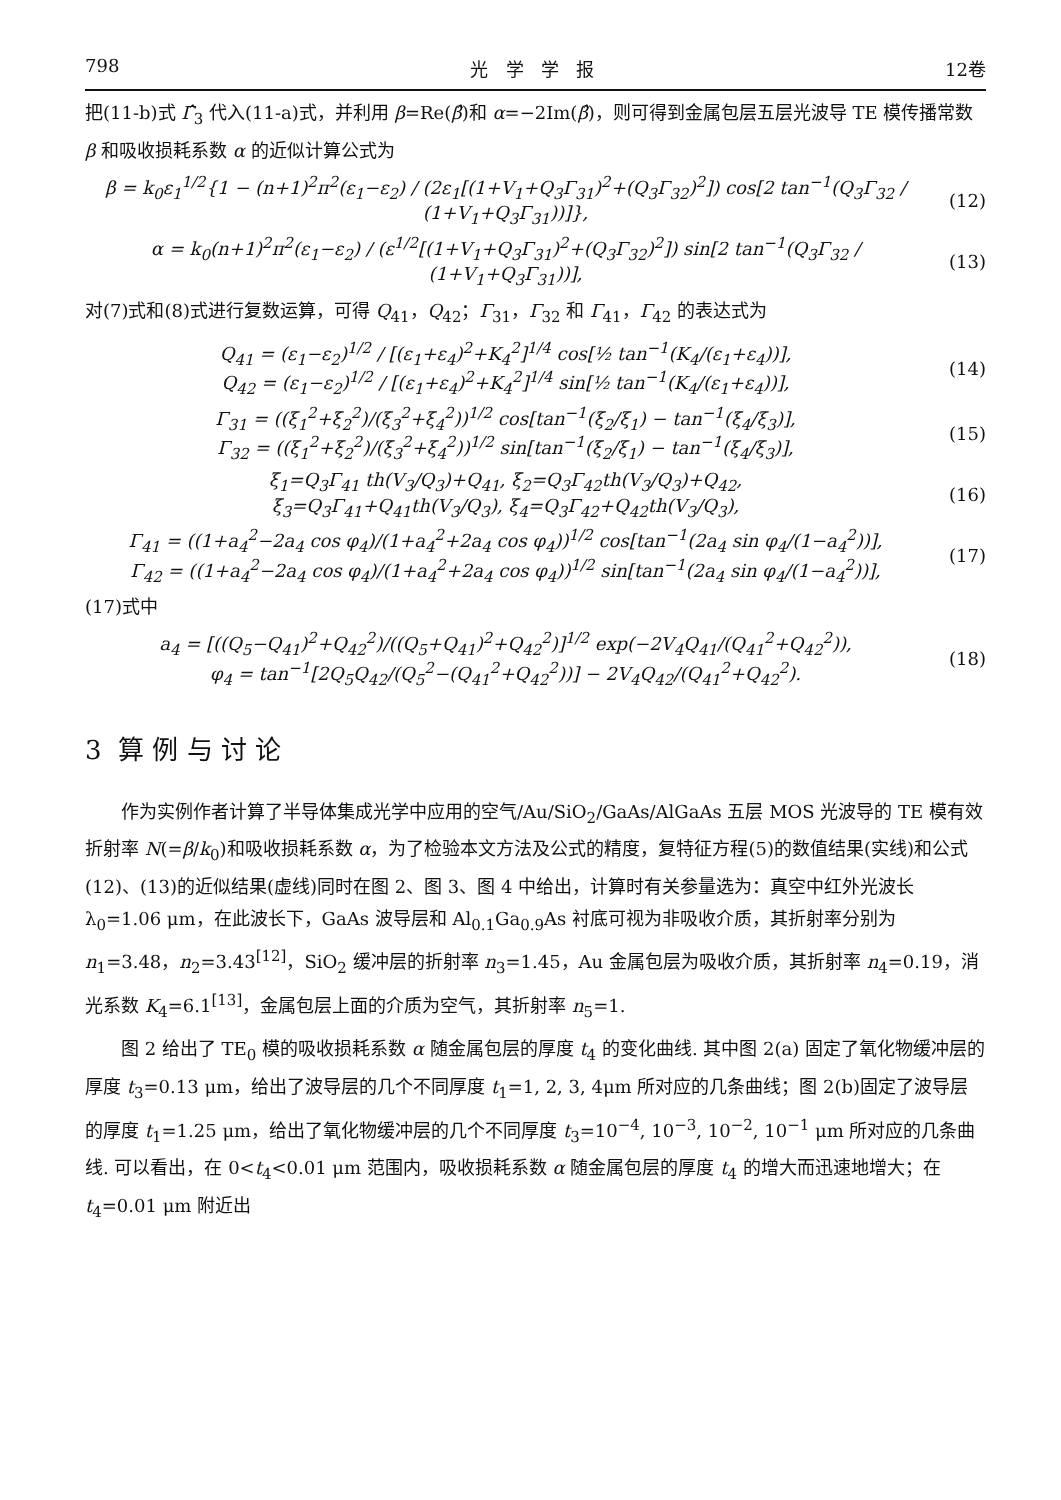798 光 学 学 报 12卷
把(11-b)式 Γ̂<sub>3</sub> 代入(11-a)式，并利用 β=Re(β̂)和 α=−2Im(β̂)，则可得到金属包层五层光波导 TE 模传播常数 β 和吸收损耗系数 α 的近似计算公式为
β = k<sub>0</sub>ε<sub>1</sub><sup>1/2</sup>{1 − (n+1)<sup>2</sup>π<sup>2</sup>(ε<sub>1</sub>−ε<sub>2</sub>) / (2ε<sub>1</sub>[(1+V<sub>1</sub>+Q<sub>3</sub>Γ<sub>31</sub>)<sup>2</sup>+(Q<sub>3</sub>Γ<sub>32</sub>)<sup>2</sup>]) cos[2 tan<sup>−1</sup>(Q<sub>3</sub>Γ<sub>32</sub> / (1+V<sub>1</sub>+Q<sub>3</sub>Γ<sub>31</sub>))]}, (12)
α = k<sub>0</sub>(n+1)<sup>2</sup>π<sup>2</sup>(ε<sub>1</sub>−ε<sub>2</sub>) / (ε<sup>1/2</sup>[(1+V<sub>1</sub>+Q<sub>3</sub>Γ<sub>31</sub>)<sup>2</sup>+(Q<sub>3</sub>Γ<sub>32</sub>)<sup>2</sup>]) sin[2 tan<sup>−1</sup>(Q<sub>3</sub>Γ<sub>32</sub> / (1+V<sub>1</sub>+Q<sub>3</sub>Γ<sub>31</sub>))], (13)
对(7)式和(8)式进行复数运算，可得 Q<sub>41</sub>，Q<sub>42</sub>；Γ<sub>31</sub>，Γ<sub>32</sub> 和 Γ<sub>41</sub>，Γ<sub>42</sub> 的表达式为
Q<sub>41</sub> = (ε<sub>1</sub>−ε<sub>2</sub>)<sup>1/2</sup> / [(ε<sub>1</sub>+ε<sub>4</sub>)<sup>2</sup>+K<sub>4</sub><sup>2</sup>]<sup>1/4</sup> cos[½ tan<sup>−1</sup>(K<sub>4</sub>/(ε<sub>1</sub>+ε<sub>4</sub>))],
Q<sub>42</sub> = (ε<sub>1</sub>−ε<sub>2</sub>)<sup>1/2</sup> / [(ε<sub>1</sub>+ε<sub>4</sub>)<sup>2</sup>+K<sub>4</sub><sup>2</sup>]<sup>1/4</sup> sin[½ tan<sup>−1</sup>(K<sub>4</sub>/(ε<sub>1</sub>+ε<sub>4</sub>))], (14)
Γ<sub>31</sub> = ((ξ<sub>1</sub><sup>2</sup>+ξ<sub>2</sub><sup>2</sup>)/(ξ<sub>3</sub><sup>2</sup>+ξ<sub>4</sub><sup>2</sup>))<sup>1/2</sup> cos[tan<sup>−1</sup>(ξ<sub>2</sub>/ξ<sub>1</sub>) − tan<sup>−1</sup>(ξ<sub>4</sub>/ξ<sub>3</sub>)],
Γ<sub>32</sub> = ((ξ<sub>1</sub><sup>2</sup>+ξ<sub>2</sub><sup>2</sup>)/(ξ<sub>3</sub><sup>2</sup>+ξ<sub>4</sub><sup>2</sup>))<sup>1/2</sup> sin[tan<sup>−1</sup>(ξ<sub>2</sub>/ξ<sub>1</sub>) − tan<sup>−1</sup>(ξ<sub>4</sub>/ξ<sub>3</sub>)], (15)
ξ<sub>1</sub>=Q<sub>3</sub>Γ<sub>41</sub> th(V<sub>3</sub>/Q<sub>3</sub>)+Q<sub>41</sub>, ξ<sub>2</sub>=Q<sub>3</sub>Γ<sub>42</sub>th(V<sub>3</sub>/Q<sub>3</sub>)+Q<sub>42</sub>,
ξ<sub>3</sub>=Q<sub>3</sub>Γ<sub>41</sub>+Q<sub>41</sub>th(V<sub>3</sub>/Q<sub>3</sub>), ξ<sub>4</sub>=Q<sub>3</sub>Γ<sub>42</sub>+Q<sub>42</sub>th(V<sub>3</sub>/Q<sub>3</sub>), (16)
Γ<sub>41</sub> = ((1+a<sub>4</sub><sup>2</sup>−2a<sub>4</sub> cos φ<sub>4</sub>)/(1+a<sub>4</sub><sup>2</sup>+2a<sub>4</sub> cos φ<sub>4</sub>))<sup>1/2</sup> cos[tan<sup>−1</sup>(2a<sub>4</sub> sin φ<sub>4</sub>/(1−a<sub>4</sub><sup>2</sup>))],
Γ<sub>42</sub> = ((1+a<sub>4</sub><sup>2</sup>−2a<sub>4</sub> cos φ<sub>4</sub>)/(1+a<sub>4</sub><sup>2</sup>+2a<sub>4</sub> cos φ<sub>4</sub>))<sup>1/2</sup> sin[tan<sup>−1</sup>(2a<sub>4</sub> sin φ<sub>4</sub>/(1−a<sub>4</sub><sup>2</sup>))], (17)
(17)式中
a<sub>4</sub> = [((Q<sub>5</sub>−Q<sub>41</sub>)<sup>2</sup>+Q<sub>42</sub><sup>2</sup>)/((Q<sub>5</sub>+Q<sub>41</sub>)<sup>2</sup>+Q<sub>42</sub><sup>2</sup>)]<sup>1/2</sup> exp(−2V<sub>4</sub>Q<sub>41</sub>/(Q<sub>41</sub><sup>2</sup>+Q<sub>42</sub><sup>2</sup>)),
φ<sub>4</sub> = tan<sup>−1</sup>[2Q<sub>5</sub>Q<sub>42</sub>/(Q<sub>5</sub><sup>2</sup>−(Q<sub>41</sub><sup>2</sup>+Q<sub>42</sub><sup>2</sup>))] − 2V<sub>4</sub>Q<sub>42</sub>/(Q<sub>41</sub><sup>2</sup>+Q<sub>42</sub><sup>2</sup>). (18)
3 算 例 与 讨 论
作为实例作者计算了半导体集成光学中应用的空气/Au/SiO<sub>2</sub>/GaAs/AlGaAs 五层 MOS 光波导的 TE 模有效折射率 N(=β/k<sub>0</sub>)和吸收损耗系数 α，为了检验本文方法及公式的精度，复特征方程(5)的数值结果(实线)和公式(12)、(13)的近似结果(虚线)同时在图 2、图 3、图 4 中给出，计算时有关参量选为：真空中红外光波长 λ<sub>0</sub>=1.06 μm，在此波长下，GaAs 波导层和 Al<sub>0.1</sub>Ga<sub>0.9</sub>As 衬底可视为非吸收介质，其折射率分别为 n<sub>1</sub>=3.48，n<sub>2</sub>=3.43<sup>[12]</sup>，SiO<sub>2</sub> 缓冲层的折射率 n<sub>3</sub>=1.45，Au 金属包层为吸收介质，其折射率 n<sub>4</sub>=0.19，消光系数 K<sub>4</sub>=6.1<sup>[13]</sup>，金属包层上面的介质为空气，其折射率 n<sub>5</sub>=1.
图 2 给出了 TE<sub>0</sub> 模的吸收损耗系数 α 随金属包层的厚度 t<sub>4</sub> 的变化曲线. 其中图 2(a) 固定了氧化物缓冲层的厚度 t<sub>3</sub>=0.13 μm，给出了波导层的几个不同厚度 t<sub>1</sub>=1, 2, 3, 4μm 所对应的几条曲线；图 2(b)固定了波导层的厚度 t<sub>1</sub>=1.25 μm，给出了氧化物缓冲层的几个不同厚度 t<sub>3</sub>=10<sup>−4</sup>, 10<sup>−3</sup>, 10<sup>−2</sup>, 10<sup>−1</sup> μm 所对应的几条曲线. 可以看出，在 0<t<sub>4</sub><0.01 μm 范围内，吸收损耗系数 α 随金属包层的厚度 t<sub>4</sub> 的增大而迅速地增大；在 t<sub>4</sub>=0.01 μm 附近出